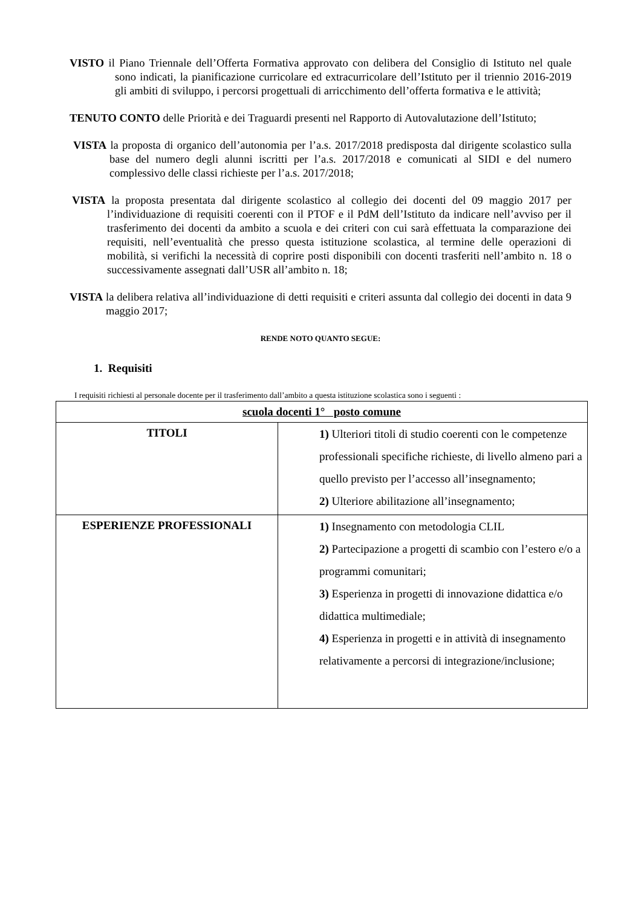VISTO il Piano Triennale dell’Offerta Formativa approvato con delibera del Consiglio di Istituto nel quale sono indicati, la pianificazione curricolare ed extracurricolare dell’Istituto per il triennio 2016-2019 gli ambiti di sviluppo, i percorsi progettuali di arricchimento dell’offerta formativa e le attività;
TENUTO CONTO delle Priorità e dei Traguardi presenti nel Rapporto di Autovalutazione dell’Istituto;
VISTA la proposta di organico dell’autonomia per l’a.s. 2017/2018 predisposta dal dirigente scolastico sulla base del numero degli alunni iscritti per l’a.s. 2017/2018 e comunicati al SIDI e del numero complessivo delle classi richieste per l’a.s. 2017/2018;
VISTA la proposta presentata dal dirigente scolastico al collegio dei docenti del 09 maggio 2017 per l’individuazione di requisiti coerenti con il PTOF e il PdM dell’Istituto da indicare nell’avviso per il trasferimento dei docenti da ambito a scuola e dei criteri con cui sarà effettuata la comparazione dei requisiti, nell’eventualità che presso questa istituzione scolastica, al termine delle operazioni di mobilità, si verifichi la necessità di coprire posti disponibili con docenti trasferiti nell’ambito n. 18 o successivamente assegnati dall’USR all’ambito n. 18;
VISTA la delibera relativa all’individuazione di detti requisiti e criteri assunta dal collegio dei docenti in data 9 maggio 2017;
RENDE NOTO QUANTO SEGUE:
1. Requisiti
I requisiti richiesti al personale docente per il trasferimento dall’ambito a questa istituzione scolastica sono i seguenti :
| scuola docenti 1° posto comune | |
| TITOLI | 1) Ulteriori titoli di studio coerenti con le competenze professionali specifiche richieste, di livello almeno pari a quello previsto per l’accesso all’insegnamento; 2) Ulteriore abilitazione all’insegnamento; |
| ESPERIENZE PROFESSIONALI | 1) Insegnamento con metodologia CLIL 2) Partecipazione a progetti di scambio con l’estero e/o a programmi comunitari; 3) Esperienza in progetti di innovazione didattica e/o didattica multimediale; 4) Esperienza in progetti e in attività di insegnamento relativamente a percorsi di integrazione/inclusione; |